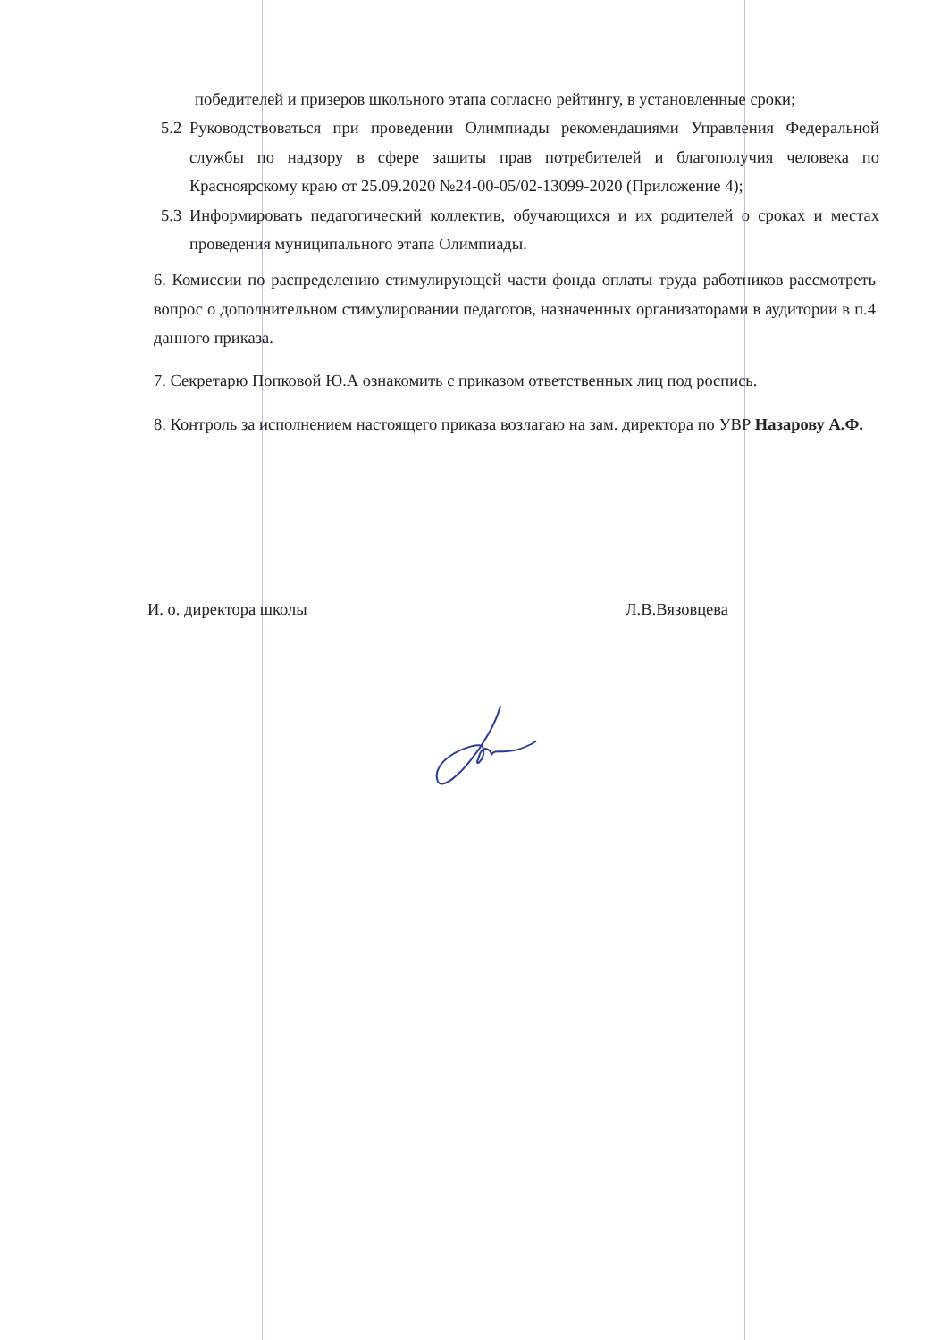победителей и призеров школьного этапа согласно рейтингу, в установленные сроки;
5.2 Руководствоваться при проведении Олимпиады рекомендациями Управления Федеральной службы по надзору в сфере защиты прав потребителей и благополучия человека по Красноярскому краю от 25.09.2020 №24-00-05/02-13099-2020 (Приложение 4);
5.3 Информировать педагогический коллектив, обучающихся и их родителей о сроках и местах проведения муниципального этапа Олимпиады.
6. Комиссии по распределению стимулирующей части фонда оплаты труда работников рассмотреть вопрос о дополнительном стимулировании педагогов, назначенных организаторами в аудитории в п.4 данного приказа.
7. Секретарю Попковой Ю.А ознакомить с приказом ответственных лиц под роспись.
8. Контроль за исполнением настоящего приказа возлагаю на зам. директора по УВР Назарову А.Ф.
И. о. директора школы Л.В.Вязовцева